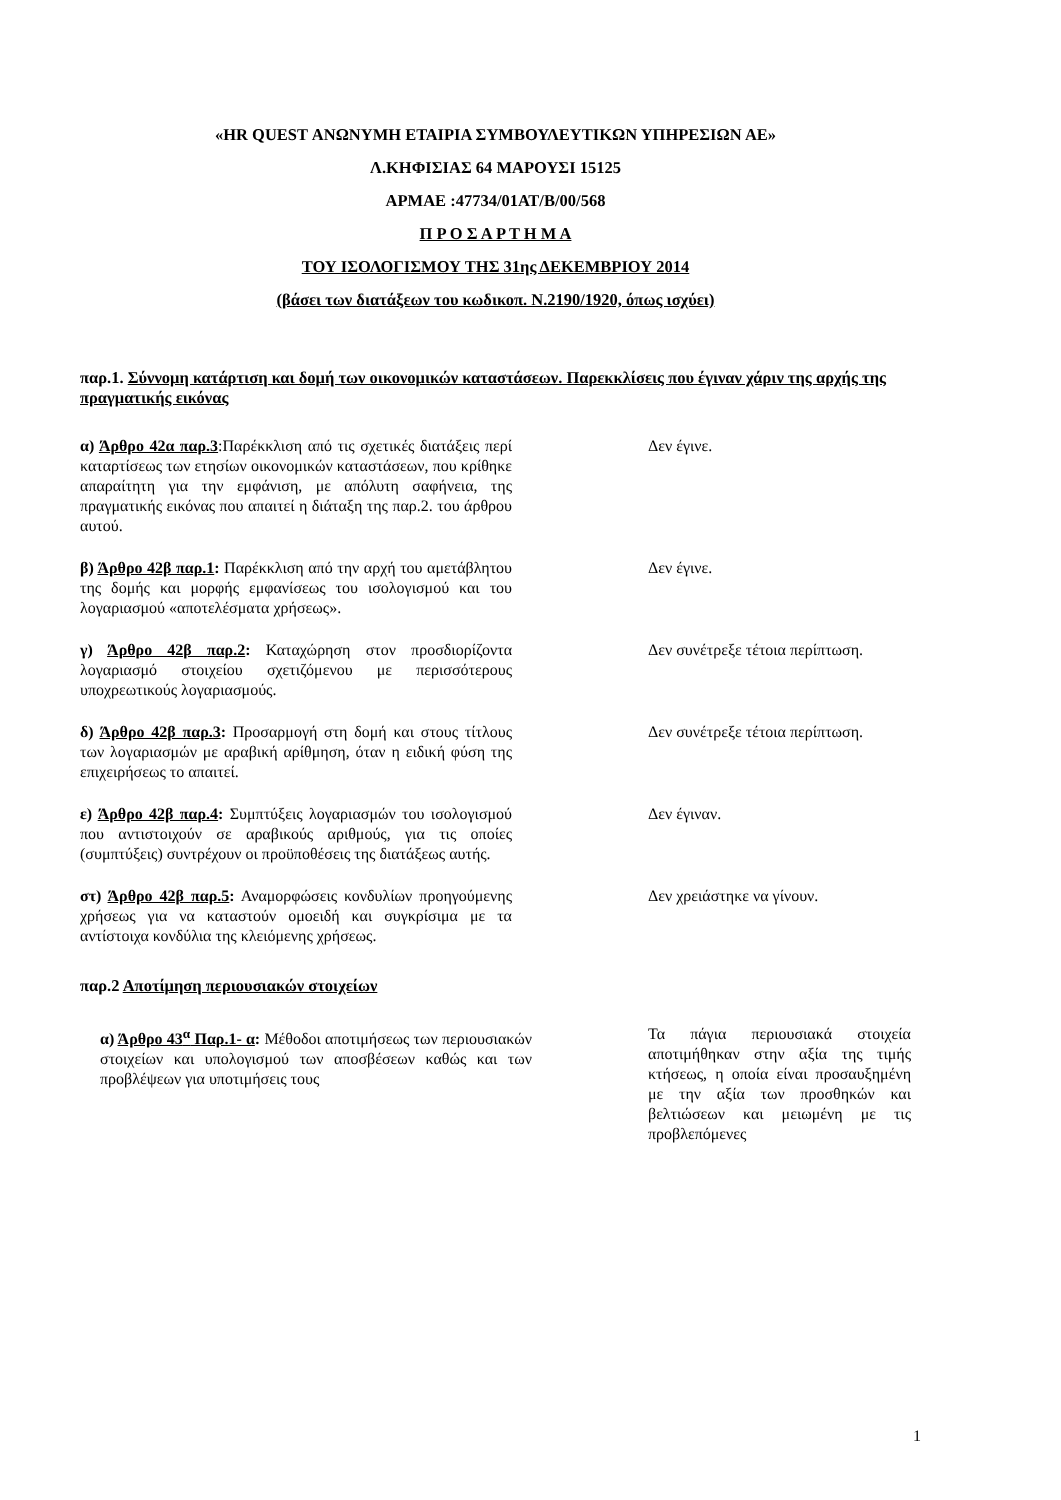«HR QUEST ΑΝΩΝΥΜΗ ΕΤΑΙΡΙΑ ΣΥΜΒΟΥΛΕΥΤΙΚΩΝ ΥΠΗΡΕΣΙΩΝ ΑΕ»
Λ.ΚΗΦΙΣΙΑΣ 64 ΜΑΡΟΥΣΙ 15125
ΑΡΜΑΕ :47734/01ΑΤ/Β/00/568
Π Ρ Ο Σ Α Ρ Τ Η Μ Α
ΤΟΥ ΙΣΟΛΟΓΙΣΜΟΥ ΤΗΣ 31ης ΔΕΚΕΜΒΡΙΟΥ 2014
(βάσει των διατάξεων του κωδικοπ. Ν.2190/1920, όπως ισχύει)
παρ.1. Σύννομη κατάρτιση και δομή των οικονομικών καταστάσεων. Παρεκκλίσεις που έγιναν χάριν της αρχής της πραγματικής εικόνας
α) Άρθρο 42α παρ.3:Παρέκκλιση από τις σχετικές διατάξεις περί καταρτίσεως των ετησίων οικονομικών καταστάσεων, που κρίθηκε απαραίτητη για την εμφάνιση, με απόλυτη σαφήνεια, της πραγματικής εικόνας που απαιτεί η διάταξη της παρ.2. του άρθρου αυτού.
Δεν έγινε.
β) Άρθρο 42β παρ.1: Παρέκκλιση από την αρχή του αμετάβλητου της δομής και μορφής εμφανίσεως του ισολογισμού και του λογαριασμού «αποτελέσματα χρήσεως».
Δεν έγινε.
γ) Άρθρο 42β παρ.2: Καταχώρηση στον προσδιορίζοντα λογαριασμό στοιχείου σχετιζόμενου με περισσότερους υποχρεωτικούς λογαριασμούς.
Δεν συνέτρεξε τέτοια περίπτωση.
δ) Άρθρο 42β παρ.3: Προσαρμογή στη δομή και στους τίτλους των λογαριασμών με αραβική αρίθμηση, όταν η ειδική φύση της επιχειρήσεως το απαιτεί.
Δεν συνέτρεξε τέτοια περίπτωση.
ε) Άρθρο 42β παρ.4: Συμπτύξεις λογαριασμών του ισολογισμού που αντιστοιχούν σε αραβικούς αριθμούς, για τις οποίες (συμπτύξεις) συντρέχουν οι προϋποθέσεις της διατάξεως αυτής.
Δεν έγιναν.
στ) Άρθρο 42β παρ.5: Αναμορφώσεις κονδυλίων προηγούμενης χρήσεως για να καταστούν ομοειδή και συγκρίσιμα με τα αντίστοιχα κονδύλια της κλειόμενης χρήσεως.
Δεν χρειάστηκε να γίνουν.
παρ.2 Αποτίμηση περιουσιακών στοιχείων
α) Άρθρο 43<sup>α</sup> Παρ.1- α: Μέθοδοι αποτιμήσεως των περιουσιακών στοιχείων και υπολογισμού των αποσβέσεων καθώς και των προβλέψεων για υποτιμήσεις τους
Τα πάγια περιουσιακά στοιχεία αποτιμήθηκαν στην αξία της τιμής κτήσεως, η οποία είναι προσαυξημένη με την αξία των προσθηκών και βελτιώσεων και μειωμένη με τις προβλεπόμενες
1